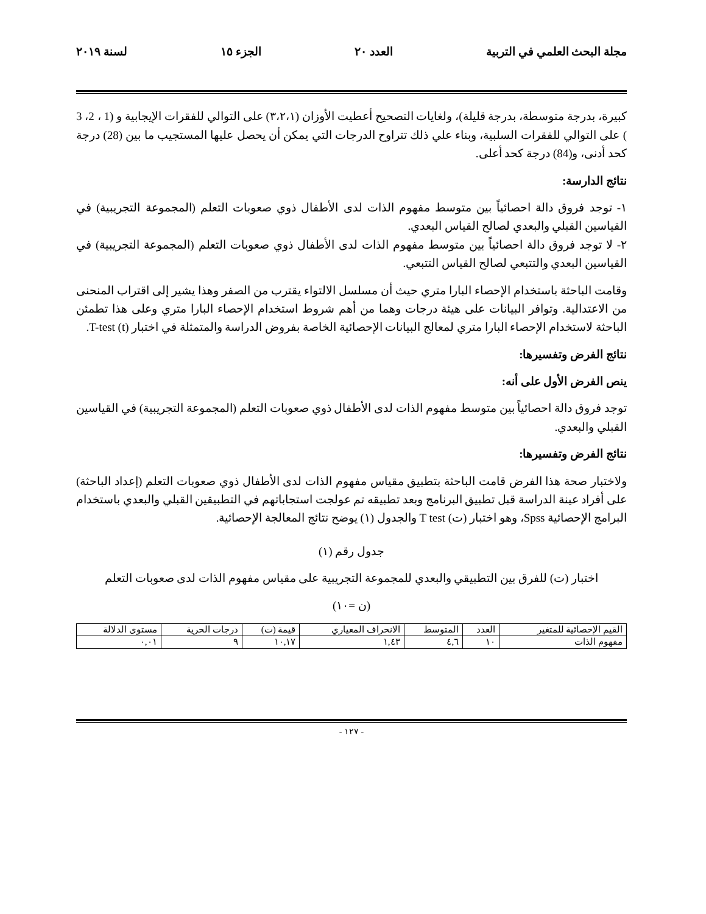مجلة البحث العلمي في التربية العدد ٢٠ الجزء ١٥ لسنة ٢٠١٩
كبيرة، بدرجة متوسطة، بدرجة قليلة)، ولغايات التصحيح أعطيت الأوزان (٣،٢،١) على التوالي للفقرات الإيجابية و (1 ، 2، 3 ) على التوالي للفقرات السلبية، وبناء علي ذلك تتراوح الدرجات التي يمكن أن يحصل عليها المستجيب ما بين (28) درجة كحد أدنى، و(84) درجة كحد أعلى.
نتائج الدارسة:
١- توجد فروق دالة احصائياً بين متوسط مفهوم الذات لدى الأطفال ذوي صعوبات التعلم (المجموعة التجريبية) في القياسين القبلي والبعدي لصالح القياس البعدي.
٢- لا توجد فروق دالة احصائياً بين متوسط مفهوم الذات لدى الأطفال ذوي صعوبات التعلم (المجموعة التجريبية) في القياسين البعدي والتتبعي لصالح القياس التتبعي.
وقامت الباحثة باستخدام الإحصاء البارا متري حيث أن مسلسل الالتواء يقترب من الصفر وهذا يشير إلى اقتراب المنحنى من الاعتدالية. وتوافر البيانات على هيئة درجات وهما من أهم شروط استخدام الإحصاء البارا متري وعلى هذا تطمئن الباحثة لاستخدام الإحصاء البارا متري لمعالج البيانات الإحصائية الخاصة بفروض الدراسة والمتمثلة في اختبار (t) T-test.
نتائج الفرض وتفسيرها:
ينص الفرض الأول على أنه:
توجد فروق دالة احصائياً بين متوسط مفهوم الذات لدى الأطفال ذوي صعوبات التعلم (المجموعة التجريبية) في القياسين القبلي والبعدي.
نتائج الفرض وتفسيرها:
ولاختبار صحة هذا الفرض قامت الباحثة بتطبيق مقياس مفهوم الذات لدى الأطفال ذوي صعوبات التعلم (إعداد الباحثة) على أفراد عينة الدراسة قبل تطبيق البرنامج وبعد تطبيقه تم عولجت استجاباتهم في التطبيقين القبلي والبعدي باستخدام البرامج الإحصائية Spss، وهو اختبار (ت) T test والجدول (١) يوضح نتائج المعالجة الإحصائية.
جدول رقم (١)
اختبار (ت) للفرق بين التطبيقي والبعدي للمجموعة التجريبية على مقياس مفهوم الذات لدى صعوبات التعلم
(ن =١٠)
| القيم الإحصائية للمتغير | العدد | المتوسط | الانحراف المعياري | قيمة (ت) | درجات الحرية | مستوى الدلالة |
| --- | --- | --- | --- | --- | --- | --- |
| مفهوم الذات | ١٠ | ٤,٦ | ١,٤٣ | ١٠,١٧ | ٩ | ٠,٠١ |
- ١٢٧ -